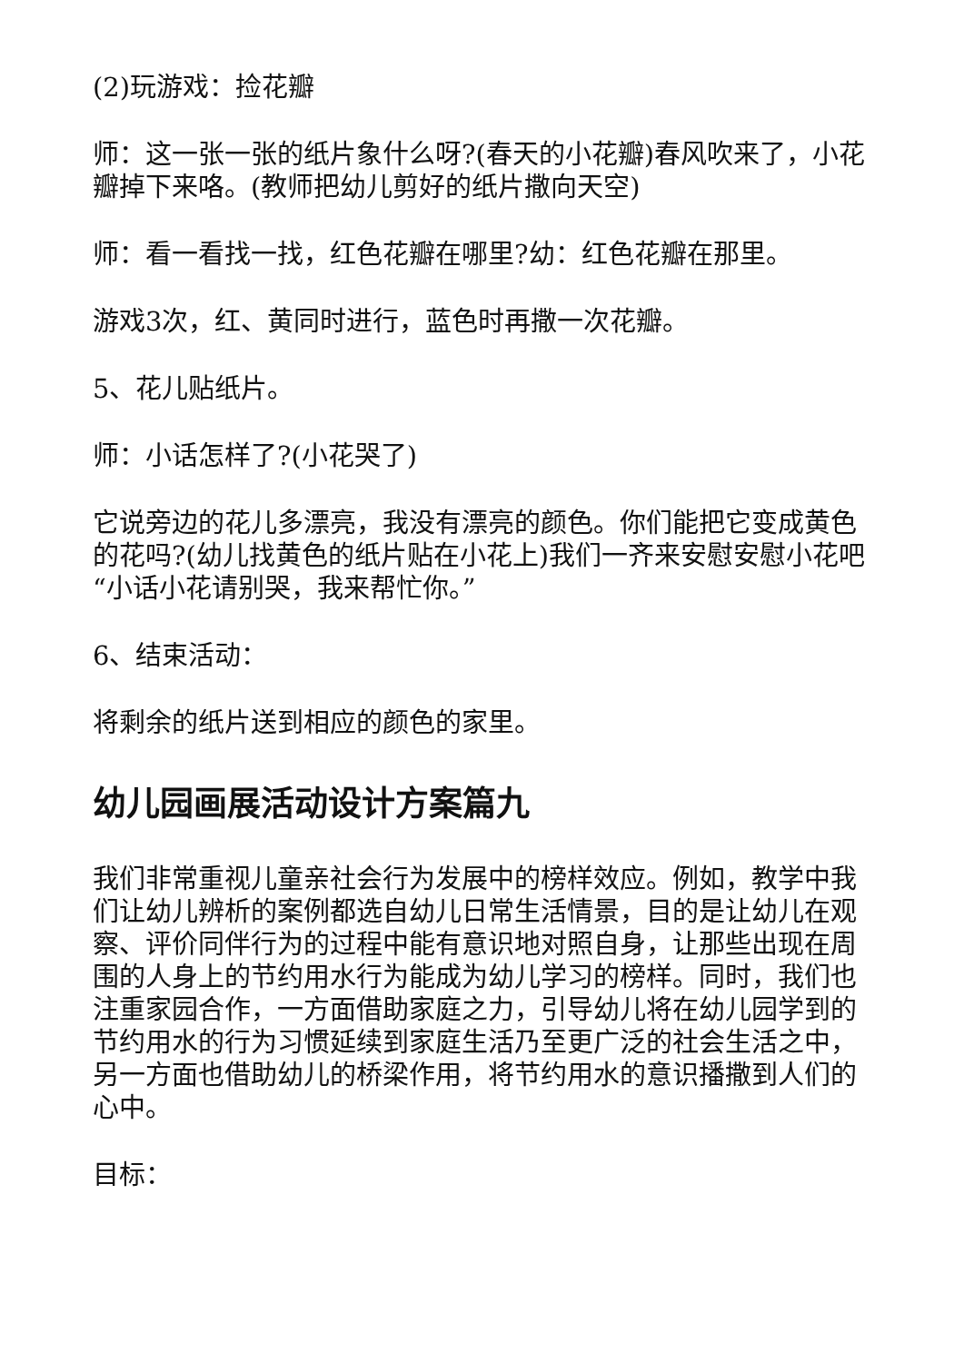(2)玩游戏：捡花瓣
师：这一张一张的纸片象什么呀?(春天的小花瓣)春风吹来了，小花瓣掉下来咯。(教师把幼儿剪好的纸片撒向天空)
师：看一看找一找，红色花瓣在哪里?幼：红色花瓣在那里。
游戏3次，红、黄同时进行，蓝色时再撒一次花瓣。
5、花儿贴纸片。
师：小话怎样了?(小花哭了)
它说旁边的花儿多漂亮，我没有漂亮的颜色。你们能把它变成黄色的花吗?(幼儿找黄色的纸片贴在小花上)我们一齐来安慰安慰小花吧“小话小花请别哭，我来帮忙你。”
6、结束活动：
将剩余的纸片送到相应的颜色的家里。
幼儿园画展活动设计方案篇九
我们非常重视儿童亲社会行为发展中的榜样效应。例如，教学中我们让幼儿辨析的案例都选自幼儿日常生活情景，目的是让幼儿在观察、评价同伴行为的过程中能有意识地对照自身，让那些出现在周围的人身上的节约用水行为能成为幼儿学习的榜样。同时，我们也注重家园合作，一方面借助家庭之力，引导幼儿将在幼儿园学到的节约用水的行为习惯延续到家庭生活乃至更广泛的社会生活之中，另一方面也借助幼儿的桥梁作用，将节约用水的意识播撒到人们的心中。
目标：